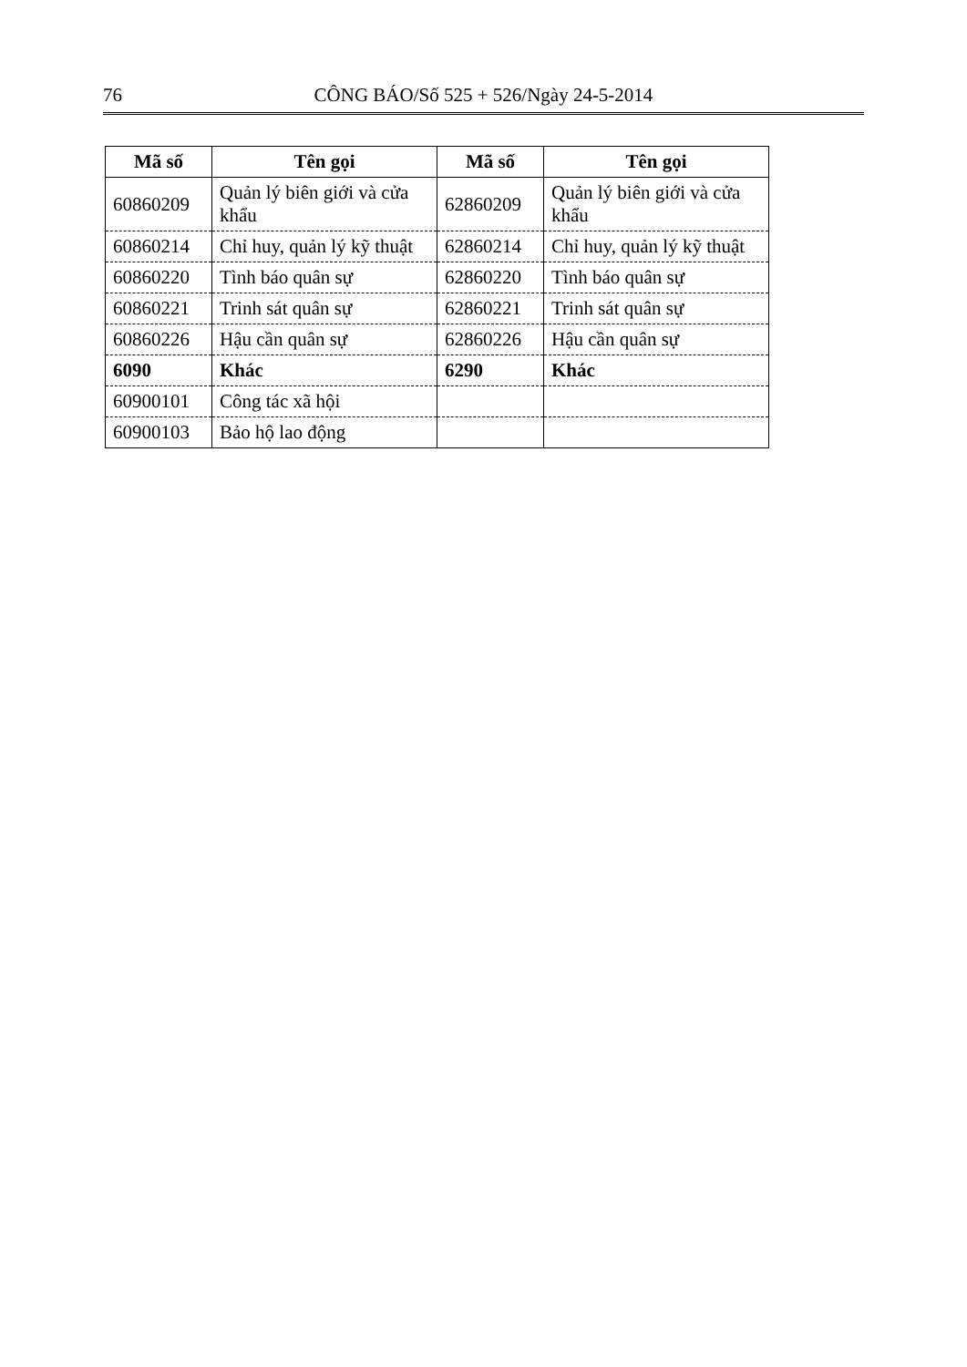76 CÔNG BÁO/Số 525 + 526/Ngày 24-5-2014
| Mã số | Tên gọi | Mã số | Tên gọi |
| --- | --- | --- | --- |
| 60860209 | Quản lý biên giới và cửa khẩu | 62860209 | Quản lý biên giới và cửa khẩu |
| 60860214 | Chỉ huy, quản lý kỹ thuật | 62860214 | Chỉ huy, quản lý kỹ thuật |
| 60860220 | Tình báo quân sự | 62860220 | Tình báo quân sự |
| 60860221 | Trinh sát quân sự | 62860221 | Trinh sát quân sự |
| 60860226 | Hậu cần quân sự | 62860226 | Hậu cần quân sự |
| 6090 | Khác | 6290 | Khác |
| 60900101 | Công tác xã hội | | |
| 60900103 | Bảo hộ lao động | | |